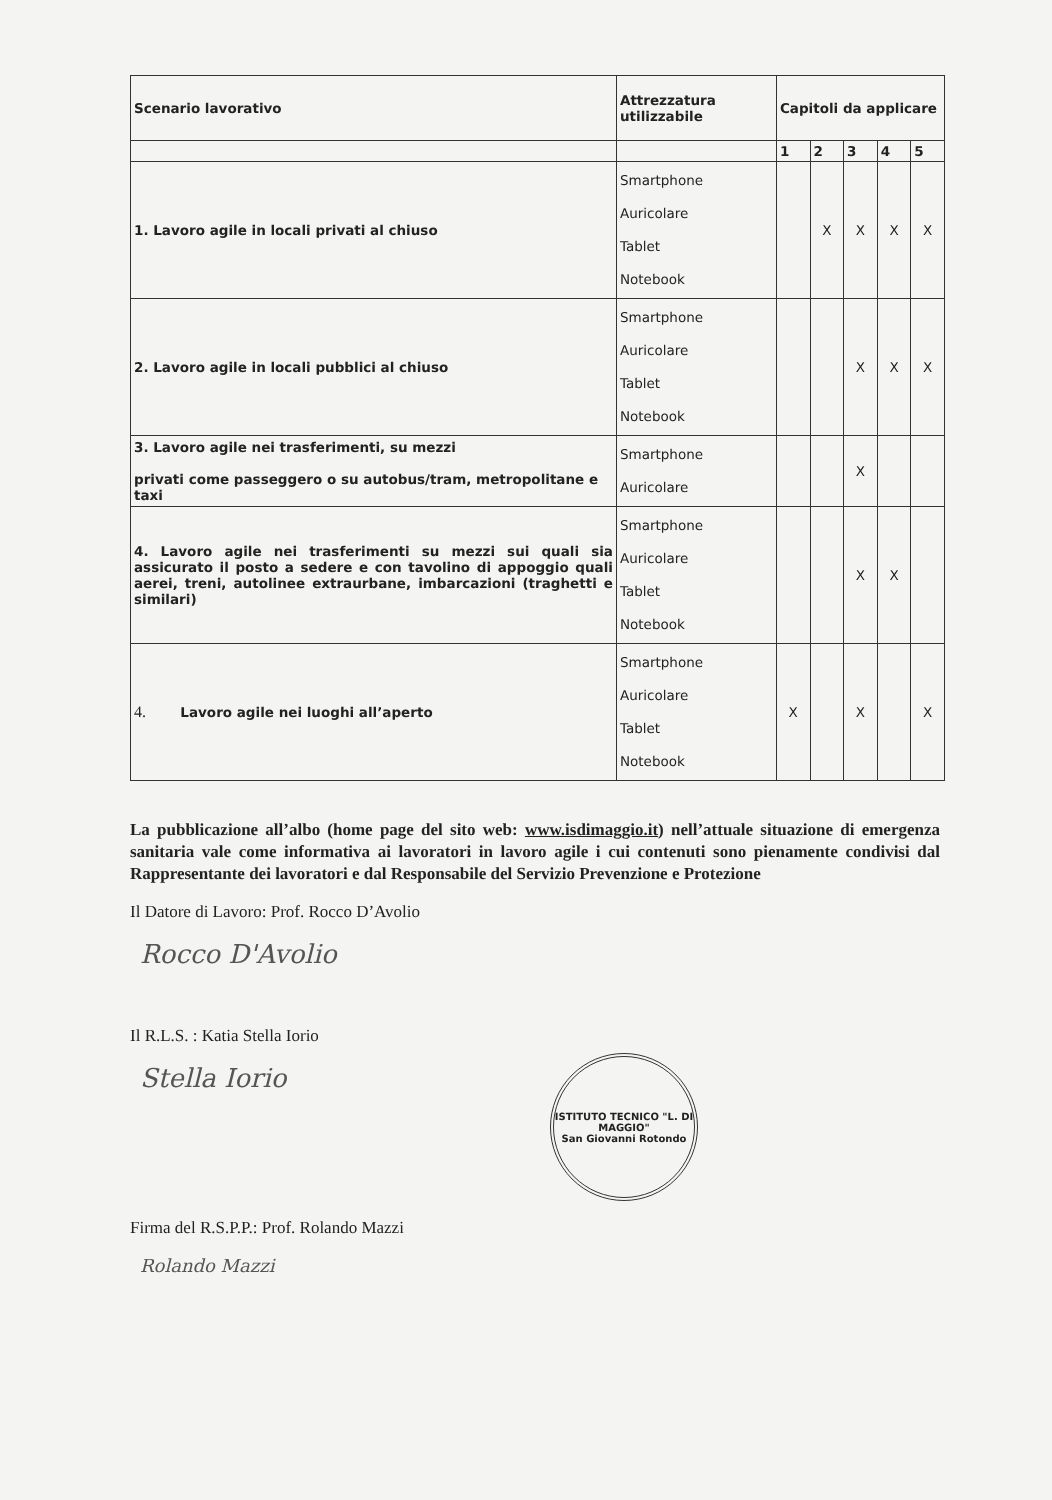| Scenario lavorativo | Attrezzatura utilizzabile | Capitoli da applicare | | | | |
| --- | --- | --- | --- | --- | --- | --- |
| | | 1 | 2 | 3 | 4 | 5 |
| 1. Lavoro agile in locali privati al chiuso | Smartphone Auricolare Tablet Notebook | | X | X | X | X |
| 2. Lavoro agile in locali pubblici al chiuso | Smartphone Auricolare Tablet Notebook | | | X | X | X |
| 3. Lavoro agile nei trasferimenti, su mezzi privati come passeggero o su autobus/tram, metropolitane e taxi | Smartphone Auricolare | | | X | | |
| 4. Lavoro agile nei trasferimenti su mezzi sui quali sia assicurato il posto a sedere e con tavolino di appoggio quali aerei, treni, autolinee extraurbane, imbarcazioni (traghetti e similari) | Smartphone Auricolare Tablet Notebook | | | X | X | |
| 4. Lavoro agile nei luoghi all’aperto | Smartphone Auricolare Tablet Notebook | X | | X | | X |
La pubblicazione all’albo (home page del sito web: www.isdimaggio.it) nell’attuale situazione di emergenza sanitaria vale come informativa ai lavoratori in lavoro agile i cui contenuti sono pienamente condivisi dal Rappresentante dei lavoratori e dal Responsabile del Servizio Prevenzione e Protezione
Il Datore di Lavoro: Prof. Rocco D’Avolio
Rocco D'Avolio
Il R.L.S. : Katia Stella Iorio
Stella Iorio
ISTITUTO TECNICO "L. DI MAGGIO"
San Giovanni Rotondo
Firma del R.S.P.P.: Prof. Rolando Mazzi
Rolando Mazzi